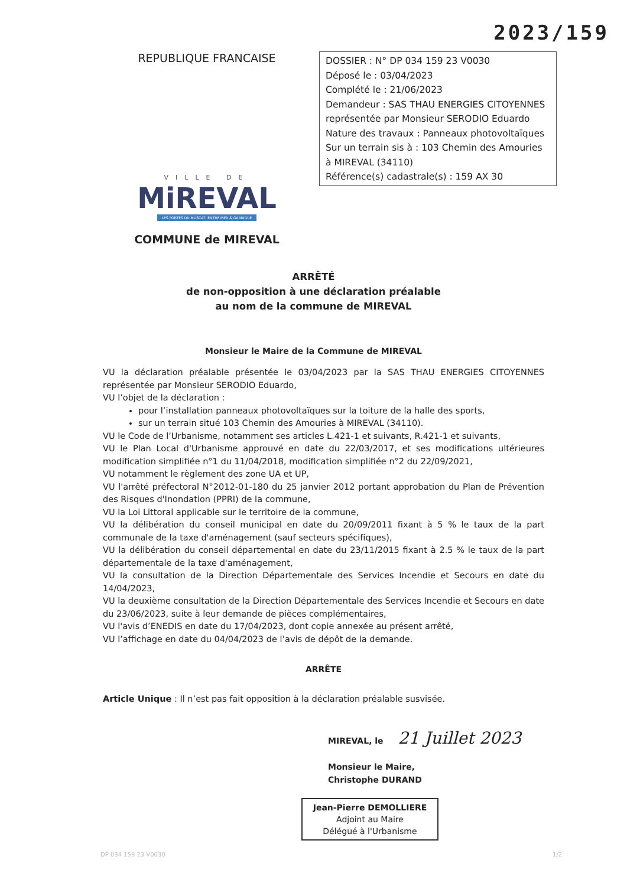2023/159
REPUBLIQUE FRANCAISE
VILLE DE
MiREVAL
LES PORTES DU MUSCAT, ENTRE MER & GARRIGUE
COMMUNE de MIREVAL
DOSSIER : N° DP 034 159 23 V0030
Déposé le : 03/04/2023
Complété le : 21/06/2023
Demandeur : SAS THAU ENERGIES CITOYENNES
représentée par Monsieur SERODIO Eduardo
Nature des travaux : Panneaux photovoltaïques
Sur un terrain sis à : 103 Chemin des Amouries
à MIREVAL (34110)
Référence(s) cadastrale(s) : 159 AX 30
ARRÊTÉ
de non-opposition à une déclaration préalable
au nom de la commune de MIREVAL
Monsieur le Maire de la Commune de MIREVAL
VU la déclaration préalable présentée le 03/04/2023 par la SAS THAU ENERGIES CITOYENNES représentée par Monsieur SERODIO Eduardo,
VU l’objet de la déclaration :
pour l’installation panneaux photovoltaïques sur la toiture de la halle des sports,
sur un terrain situé 103 Chemin des Amouries à MIREVAL (34110).
VU le Code de l’Urbanisme, notamment ses articles L.421-1 et suivants, R.421-1 et suivants,
VU le Plan Local d'Urbanisme approuvé en date du 22/03/2017, et ses modifications ultérieures modification simplifiée n°1 du 11/04/2018, modification simplifiée n°2 du 22/09/2021,
VU notamment le règlement des zone UA et UP,
VU l'arrêté préfectoral N°2012-01-180 du 25 janvier 2012 portant approbation du Plan de Prévention des Risques d'Inondation (PPRI) de la commune,
VU la Loi Littoral applicable sur le territoire de la commune,
VU la délibération du conseil municipal en date du 20/09/2011 fixant à 5 % le taux de la part communale de la taxe d'aménagement (sauf secteurs spécifiques),
VU la délibération du conseil départemental en date du 23/11/2015 fixant à 2.5 % le taux de la part départementale de la taxe d'aménagement,
VU la consultation de la Direction Départementale des Services Incendie et Secours en date du 14/04/2023,
VU la deuxième consultation de la Direction Départementale des Services Incendie et Secours en date du 23/06/2023, suite à leur demande de pièces complémentaires,
VU l'avis d’ENEDIS en date du 17/04/2023, dont copie annexée au présent arrêté,
VU l’affichage en date du 04/04/2023 de l’avis de dépôt de la demande.
ARRÊTE
Article Unique : Il n’est pas fait opposition à la déclaration préalable susvisée.
MIREVAL, le 21 Juillet 2023
Monsieur le Maire,
Christophe DURAND
Jean-Pierre DEMOLLIERE
Adjoint au Maire
Délégué à l'Urbanisme
DP 034 159 23 V0030 1/2